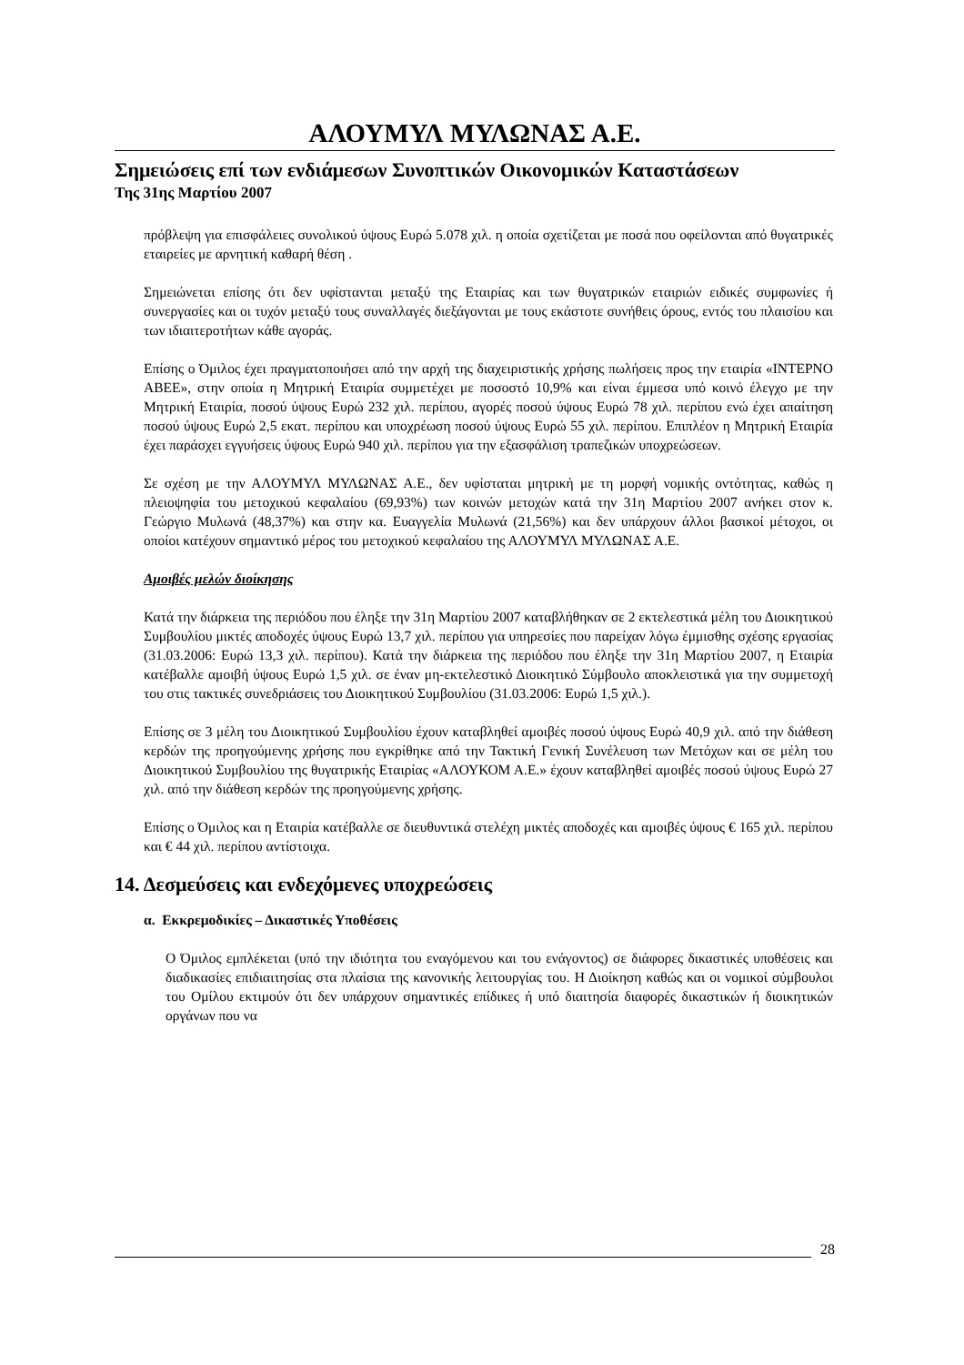ΑΛΟΥΜΥΛ ΜΥΛΩΝΑΣ Α.Ε.
Σημειώσεις επί των ενδιάμεσων Συνοπτικών Οικονομικών Καταστάσεων
Της 31ης Μαρτίου 2007
πρόβλεψη για επισφάλειες συνολικού ύψους Ευρώ 5.078 χιλ. η οποία σχετίζεται με ποσά που οφείλονται από θυγατρικές εταιρείες με αρνητική καθαρή θέση .
Σημειώνεται επίσης ότι δεν υφίστανται μεταξύ της Εταιρίας και των θυγατρικών εταιριών ειδικές συμφωνίες ή συνεργασίες και οι τυχόν μεταξύ τους συναλλαγές διεξάγονται με τους εκάστοτε συνήθεις όρους, εντός του πλαισίου και των ιδιαιτεροτήτων κάθε αγοράς.
Επίσης ο Όμιλος έχει πραγματοποιήσει από την αρχή της διαχειριστικής χρήσης πωλήσεις προς την εταιρία «ΙΝΤΕΡΝΟ ΑΒΕΕ», στην οποία η Μητρική Εταιρία συμμετέχει με ποσοστό 10,9% και είναι έμμεσα υπό κοινό έλεγχο με την Μητρική Εταιρία, ποσού ύψους Ευρώ 232 χιλ. περίπου, αγορές ποσού ύψους Ευρώ 78 χιλ. περίπου ενώ έχει απαίτηση ποσού ύψους Ευρώ 2,5 εκατ. περίπου και υποχρέωση ποσού ύψους Ευρώ 55 χιλ. περίπου. Επιπλέον η Μητρική Εταιρία έχει παράσχει εγγυήσεις ύψους Ευρώ 940 χιλ. περίπου για την εξασφάλιση τραπεζικών υποχρεώσεων.
Σε σχέση με την ΑΛΟΥΜΥΛ ΜΥΛΩΝΑΣ Α.Ε., δεν υφίσταται μητρική με τη μορφή νομικής οντότητας, καθώς η πλειοψηφία του μετοχικού κεφαλαίου (69,93%) των κοινών μετοχών κατά την 31η Μαρτίου 2007 ανήκει στον κ. Γεώργιο Μυλωνά (48,37%) και στην κα. Ευαγγελία Μυλωνά (21,56%) και δεν υπάρχουν άλλοι βασικοί μέτοχοι, οι οποίοι κατέχουν σημαντικό μέρος του μετοχικού κεφαλαίου της ΑΛΟΥΜΥΛ ΜΥΛΩΝΑΣ Α.Ε.
Αμοιβές μελών διοίκησης
Κατά την διάρκεια της περιόδου που έληξε την 31η Μαρτίου 2007 καταβλήθηκαν σε 2 εκτελεστικά μέλη του Διοικητικού Συμβουλίου μικτές αποδοχές ύψους Ευρώ 13,7 χιλ. περίπου για υπηρεσίες που παρείχαν λόγω έμμισθης σχέσης εργασίας (31.03.2006: Ευρώ 13,3 χιλ. περίπου). Κατά την διάρκεια της περιόδου που έληξε την 31η Μαρτίου 2007, η Εταιρία κατέβαλλε αμοιβή ύψους Ευρώ 1,5 χιλ. σε έναν μη-εκτελεστικό Διοικητικό Σύμβουλο αποκλειστικά για την συμμετοχή του στις τακτικές συνεδριάσεις του Διοικητικού Συμβουλίου (31.03.2006: Ευρώ 1,5 χιλ.).
Επίσης σε 3 μέλη του Διοικητικού Συμβουλίου έχουν καταβληθεί αμοιβές ποσού ύψους Ευρώ 40,9 χιλ. από την διάθεση κερδών της προηγούμενης χρήσης που εγκρίθηκε από την Τακτική Γενική Συνέλευση των Μετόχων και σε μέλη του Διοικητικού Συμβουλίου της θυγατρικής Εταιρίας «ΑΛΟΥΚΟΜ Α.Ε.» έχουν καταβληθεί αμοιβές ποσού ύψους Ευρώ 27 χιλ. από την διάθεση κερδών της προηγούμενης χρήσης.
Επίσης ο Όμιλος και η Εταιρία κατέβαλλε σε διευθυντικά στελέχη μικτές αποδοχές και αμοιβές ύψους € 165 χιλ. περίπου και € 44 χιλ. περίπου αντίστοιχα.
14. Δεσμεύσεις και ενδεχόμενες υποχρεώσεις
α. Εκκρεμοδικίες – Δικαστικές Υποθέσεις
Ο Όμιλος εμπλέκεται (υπό την ιδιότητα του εναγόμενου και του ενάγοντος) σε διάφορες δικαστικές υποθέσεις και διαδικασίες επιδιαιτησίας στα πλαίσια της κανονικής λειτουργίας του. Η Διοίκηση καθώς και οι νομικοί σύμβουλοι του Ομίλου εκτιμούν ότι δεν υπάρχουν σημαντικές επίδικες ή υπό διαιτησία διαφορές δικαστικών ή διοικητικών οργάνων που να
28